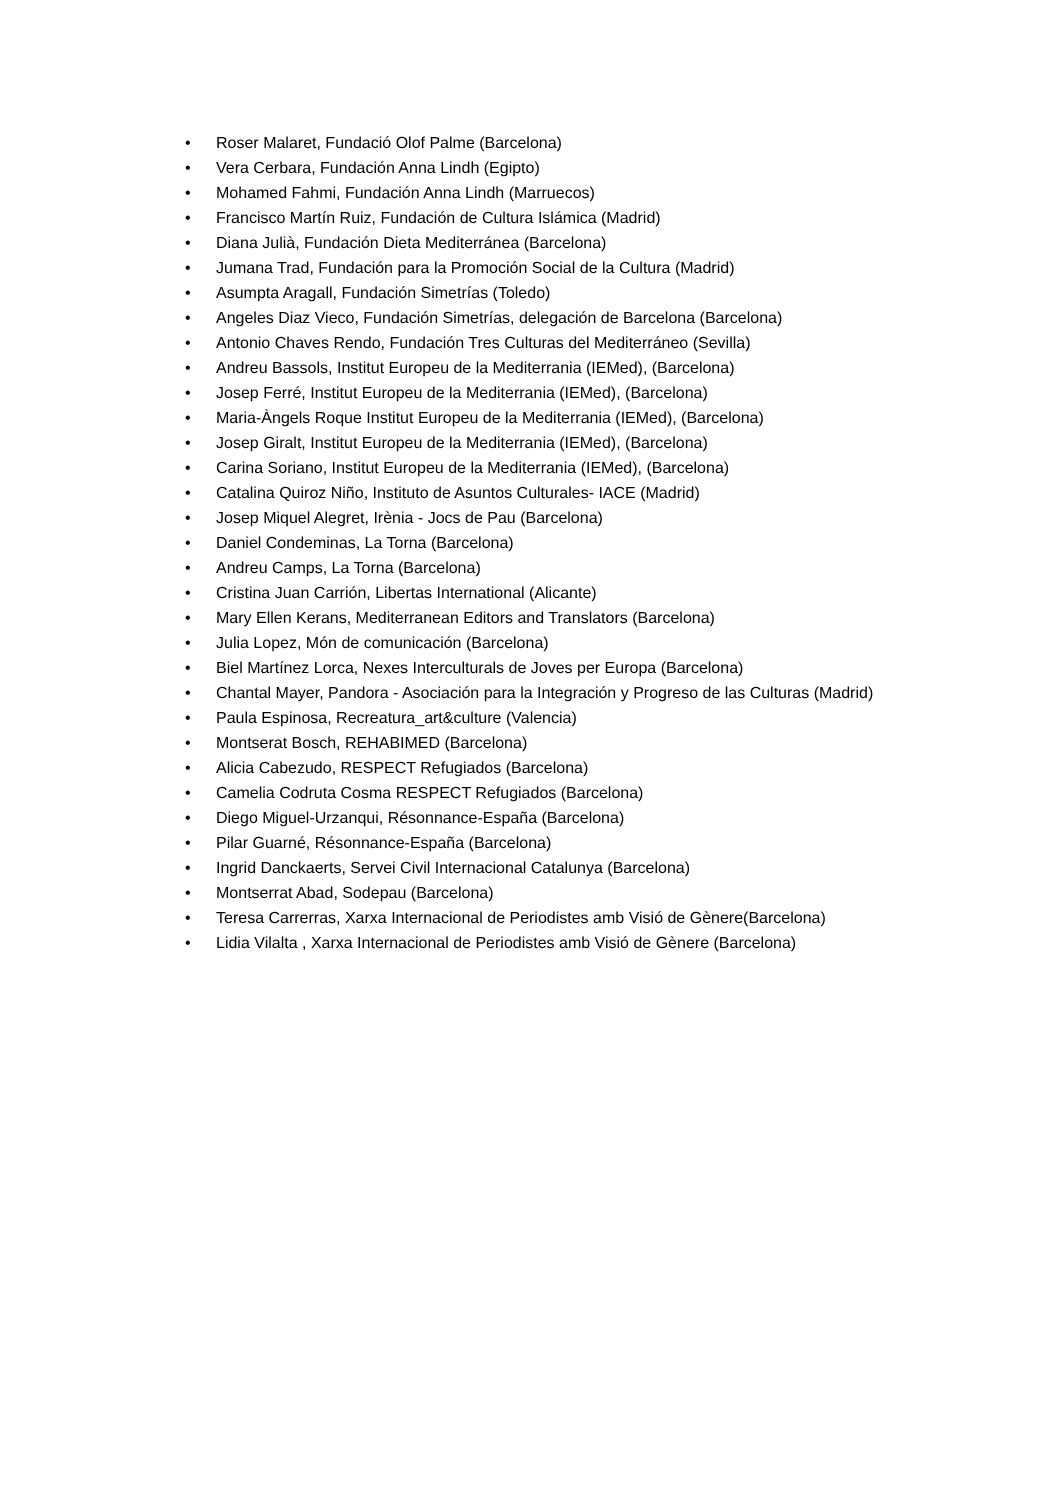• Roser Malaret, Fundació Olof Palme (Barcelona)
• Vera Cerbara, Fundación Anna Lindh (Egipto)
• Mohamed Fahmi, Fundación Anna Lindh (Marruecos)
• Francisco Martín Ruiz, Fundación de Cultura Islámica (Madrid)
• Diana Julià, Fundación Dieta Mediterránea (Barcelona)
• Jumana Trad, Fundación para la Promoción Social de la Cultura (Madrid)
• Asumpta Aragall, Fundación Simetrías (Toledo)
• Angeles Diaz Vieco, Fundación Simetrías, delegación de Barcelona (Barcelona)
• Antonio Chaves Rendo, Fundación Tres Culturas del Mediterráneo (Sevilla)
• Andreu Bassols, Institut Europeu de la Mediterrania (IEMed), (Barcelona)
• Josep Ferré, Institut Europeu de la Mediterrania (IEMed), (Barcelona)
• Maria-Àngels Roque Institut Europeu de la Mediterrania (IEMed), (Barcelona)
• Josep Giralt, Institut Europeu de la Mediterrania (IEMed), (Barcelona)
• Carina Soriano, Institut Europeu de la Mediterrania (IEMed), (Barcelona)
• Catalina Quiroz Niño, Instituto de Asuntos Culturales- IACE (Madrid)
• Josep Miquel Alegret, Irènia - Jocs de Pau (Barcelona)
• Daniel Condeminas, La Torna (Barcelona)
• Andreu Camps, La Torna (Barcelona)
• Cristina Juan Carrión, Libertas International (Alicante)
• Mary Ellen Kerans, Mediterranean Editors and Translators (Barcelona)
• Julia Lopez, Món de comunicación (Barcelona)
• Biel Martínez Lorca, Nexes Interculturals de Joves per Europa (Barcelona)
• Chantal Mayer, Pandora - Asociación para la Integración y Progreso de las Culturas (Madrid)
• Paula Espinosa, Recreatura_art&culture (Valencia)
• Montserat Bosch, REHABIMED (Barcelona)
• Alicia Cabezudo, RESPECT Refugiados (Barcelona)
• Camelia Codruta Cosma RESPECT Refugiados (Barcelona)
• Diego Miguel-Urzanqui, Résonnance-España (Barcelona)
• Pilar Guarné, Résonnance-España (Barcelona)
• Ingrid Danckaerts, Servei Civil Internacional Catalunya (Barcelona)
• Montserrat Abad, Sodepau (Barcelona)
• Teresa Carrerras, Xarxa Internacional de Periodistes amb Visió de Gènere(Barcelona)
• Lidia Vilalta , Xarxa Internacional de Periodistes amb Visió de Gènere (Barcelona)